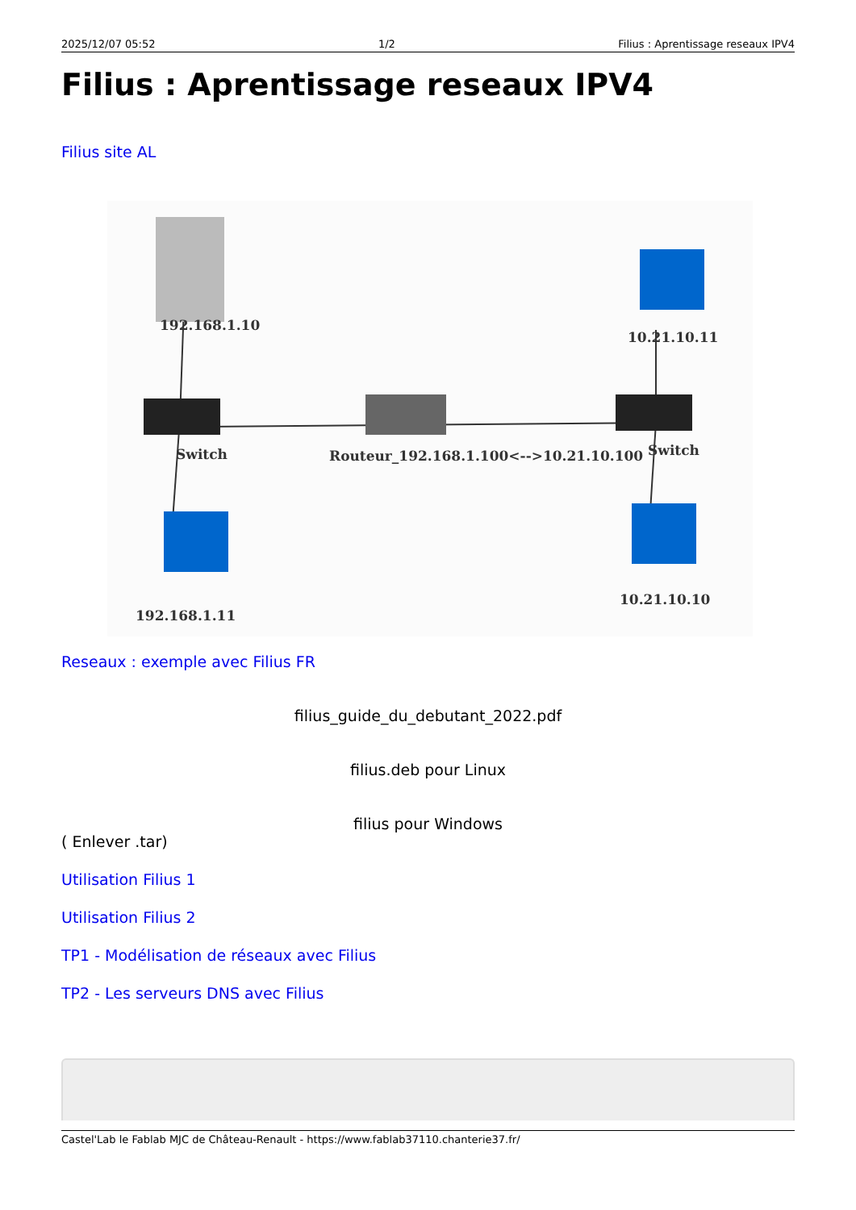2025/12/07 05:52 1/2 Filius : Aprentissage reseaux IPV4
Filius : Aprentissage reseaux IPV4
Filius site AL
192.168.1.10
10.21.10.11
Switch
Routeur_192.168.1.100<-->10.21.10.100
Switch
192.168.1.11
10.21.10.10
Reseaux : exemple avec Filius FR
filius_guide_du_debutant_2022.pdf
filius.deb pour Linux
filius pour Windows
( Enlever .tar)
Utilisation Filius 1
Utilisation Filius 2
TP1 - Modélisation de réseaux avec Filius
TP2 - Les serveurs DNS avec Filius
Castel'Lab le Fablab MJC de Château-Renault - https://www.fablab37110.chanterie37.fr/